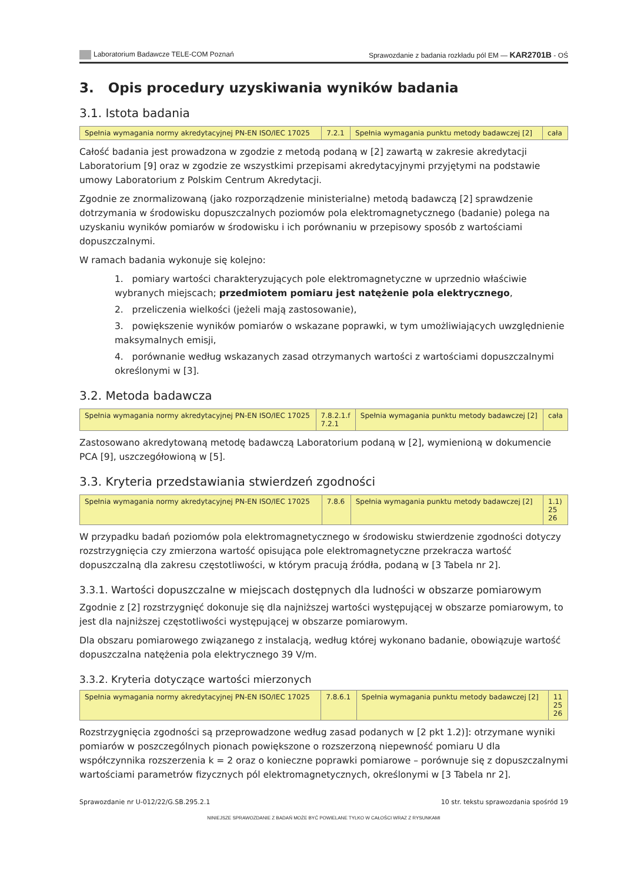Laboratorium Badawcze TELE-COM Poznań Sprawozdanie z badania rozkładu pól EM — KAR2701B - OŚ
3. Opis procedury uzyskiwania wyników badania
3.1. Istota badania
| Spełnia wymagania normy akredytacyjnej PN-EN ISO/IEC 17025 | 7.2.1 | Spełnia wymagania punktu metody badawczej [2] | cała |
Całość badania jest prowadzona w zgodzie z metodą podaną w [2] zawartą w zakresie akredytacji Laboratorium [9] oraz w zgodzie ze wszystkimi przepisami akredytacyjnymi przyjętymi na podstawie umowy Laboratorium z Polskim Centrum Akredytacji.
Zgodnie ze znormalizowaną (jako rozporządzenie ministerialne) metodą badawczą [2] sprawdzenie dotrzymania w środowisku dopuszczalnych poziomów pola elektromagnetycznego (badanie) polega na uzyskaniu wyników pomiarów w środowisku i ich porównaniu w przepisowy sposób z wartościami dopuszczalnymi.
W ramach badania wykonuje się kolejno:
1. pomiary wartości charakteryzujących pole elektromagnetyczne w uprzednio właściwie wybranych miejscach; przedmiotem pomiaru jest natężenie pola elektrycznego,
2. przeliczenia wielkości (jeżeli mają zastosowanie),
3. powiększenie wyników pomiarów o wskazane poprawki, w tym umożliwiających uwzględnienie maksymalnych emisji,
4. porównanie według wskazanych zasad otrzymanych wartości z wartościami dopuszczalnymi określonymi w [3].
3.2. Metoda badawcza
| Spełnia wymagania normy akredytacyjnej PN-EN ISO/IEC 17025 | 7.8.2.1.f 7.2.1 | Spełnia wymagania punktu metody badawczej [2] | cała |
Zastosowano akredytowaną metodę badawczą Laboratorium podaną w [2], wymienioną w dokumencie PCA [9], uszczegółowioną w [5].
3.3. Kryteria przedstawiania stwierdzeń zgodności
| Spełnia wymagania normy akredytacyjnej PN-EN ISO/IEC 17025 | 7.8.6 | Spełnia wymagania punktu metody badawczej [2] | 1.1) 25 26 |
W przypadku badań poziomów pola elektromagnetycznego w środowisku stwierdzenie zgodności dotyczy rozstrzygnięcia czy zmierzona wartość opisująca pole elektromagnetyczne przekracza wartość dopuszczalną dla zakresu częstotliwości, w którym pracują źródła, podaną w [3 Tabela nr 2].
3.3.1. Wartości dopuszczalne w miejscach dostępnych dla ludności w obszarze pomiarowym
Zgodnie z [2] rozstrzygnięć dokonuje się dla najniższej wartości występującej w obszarze pomiarowym, to jest dla najniższej częstotliwości występującej w obszarze pomiarowym.
Dla obszaru pomiarowego związanego z instalacją, według której wykonano badanie, obowiązuje wartość dopuszczalna natężenia pola elektrycznego 39 V/m.
3.3.2. Kryteria dotyczące wartości mierzonych
| Spełnia wymagania normy akredytacyjnej PN-EN ISO/IEC 17025 | 7.8.6.1 | Spełnia wymagania punktu metody badawczej [2] | 11 25 26 |
Rozstrzygnięcia zgodności są przeprowadzone według zasad podanych w [2 pkt 1.2)]: otrzymane wyniki pomiarów w poszczególnych pionach powiększone o rozszerzoną niepewność pomiaru U dla współczynnika rozszerzenia k = 2 oraz o konieczne poprawki pomiarowe – porównuje się z dopuszczalnymi wartościami parametrów fizycznych pól elektromagnetycznych, określonymi w [3 Tabela nr 2].
Sprawozdanie nr U-012/22/G.SB.295.2.1 10 str. tekstu sprawozdania spośród 19
NINIEJSZE SPRAWOZDANIE Z BADAŃ MOŻE BYĆ POWIELANE TYLKO W CAŁOŚCI WRAZ Z RYSUNKAMI